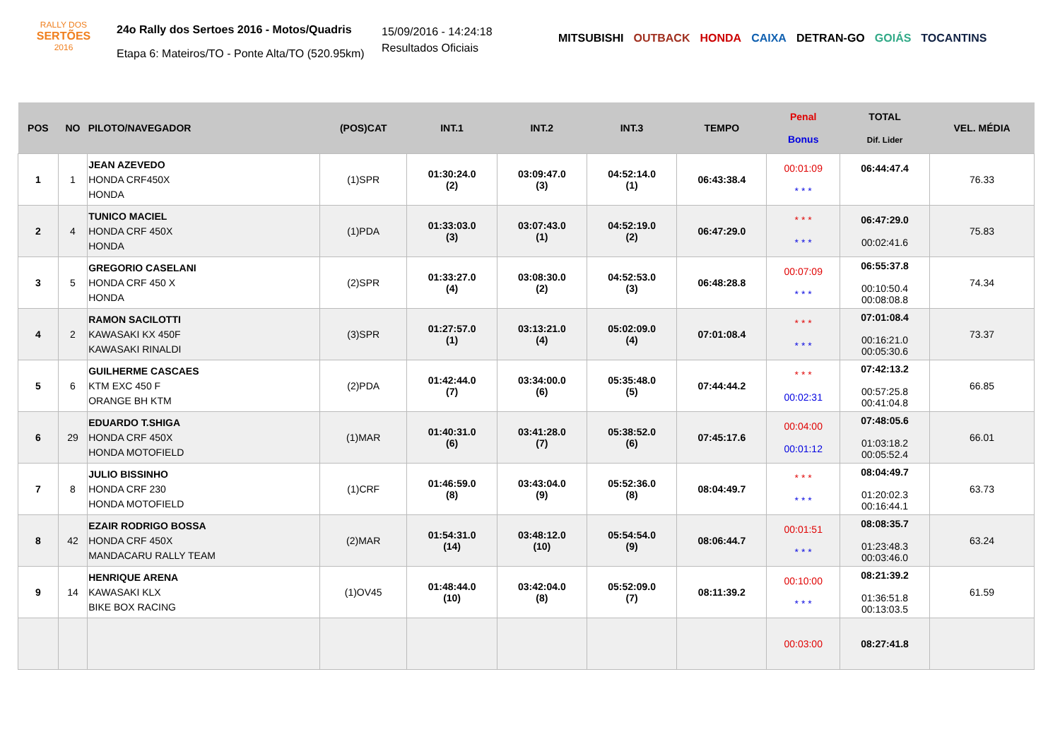RALLY DOS
SERTÕES
2016
24o Rally dos Sertoes 2016 - Motos/Quadris
Etapa 6: Mateiros/TO - Ponte Alta/TO (520.95km)
15/09/2016 - 14:24:18
Resultados Oficiais
MITSUBISHI OUTBACK HONDA CAIXA DETRAN-GO GOIÁS TOCANTINS
| POS | NO | PILOTO/NAVEGADOR | (POS)CAT | INT.1 | INT.2 | INT.3 | TEMPO | Penal Bonus | TOTAL Dif. Lider | VEL. MÉDIA |
| --- | --- | --- | --- | --- | --- | --- | --- | --- | --- | --- |
| 1 | 1 | JEAN AZEVEDO HONDA CRF450X HONDA | (1)SPR | 01:30:24.0 (2) | 03:09:47.0 (3) | 04:52:14.0 (1) | 06:43:38.4 | 00:01:09 * * * | 06:44:47.4 | 76.33 |
| 2 | 4 | TUNICO MACIEL HONDA CRF 450X HONDA | (1)PDA | 01:33:03.0 (3) | 03:07:43.0 (1) | 04:52:19.0 (2) | 06:47:29.0 | * * * * * * | 06:47:29.0 00:02:41.6 | 75.83 |
| 3 | 5 | GREGORIO CASELANI HONDA CRF 450 X HONDA | (2)SPR | 01:33:27.0 (4) | 03:08:30.0 (2) | 04:52:53.0 (3) | 06:48:28.8 | 00:07:09 * * * | 06:55:37.8 00:10:50.4 00:08:08.8 | 74.34 |
| 4 | 2 | RAMON SACILOTTI KAWASAKI KX 450F KAWASAKI RINALDI | (3)SPR | 01:27:57.0 (1) | 03:13:21.0 (4) | 05:02:09.0 (4) | 07:01:08.4 | * * * * * * | 07:01:08.4 00:16:21.0 00:05:30.6 | 73.37 |
| 5 | 6 | GUILHERME CASCAES KTM EXC 450 F ORANGE BH KTM | (2)PDA | 01:42:44.0 (7) | 03:34:00.0 (6) | 05:35:48.0 (5) | 07:44:44.2 | * * * 00:02:31 | 07:42:13.2 00:57:25.8 00:41:04.8 | 66.85 |
| 6 | 29 | EDUARDO T.SHIGA HONDA CRF 450X HONDA MOTOFIELD | (1)MAR | 01:40:31.0 (6) | 03:41:28.0 (7) | 05:38:52.0 (6) | 07:45:17.6 | 00:04:00 00:01:12 | 07:48:05.6 01:03:18.2 00:05:52.4 | 66.01 |
| 7 | 8 | JULIO BISSINHO HONDA CRF 230 HONDA MOTOFIELD | (1)CRF | 01:46:59.0 (8) | 03:43:04.0 (9) | 05:52:36.0 (8) | 08:04:49.7 | * * * * * * | 08:04:49.7 01:20:02.3 00:16:44.1 | 63.73 |
| 8 | 42 | EZAIR RODRIGO BOSSA HONDA CRF 450X MANDACARU RALLY TEAM | (2)MAR | 01:54:31.0 (14) | 03:48:12.0 (10) | 05:54:54.0 (9) | 08:06:44.7 | 00:01:51 * * * | 08:08:35.7 01:23:48.3 00:03:46.0 | 63.24 |
| 9 | 14 | HENRIQUE ARENA KAWASAKI KLX BIKE BOX RACING | (1)OV45 | 01:48:44.0 (10) | 03:42:04.0 (8) | 05:52:09.0 (7) | 08:11:39.2 | 00:10:00 * * * | 08:21:39.2 01:36:51.8 00:13:03.5 | 61.59 |
| | | | | | | | | 00:03:00 | 08:27:41.8 | |